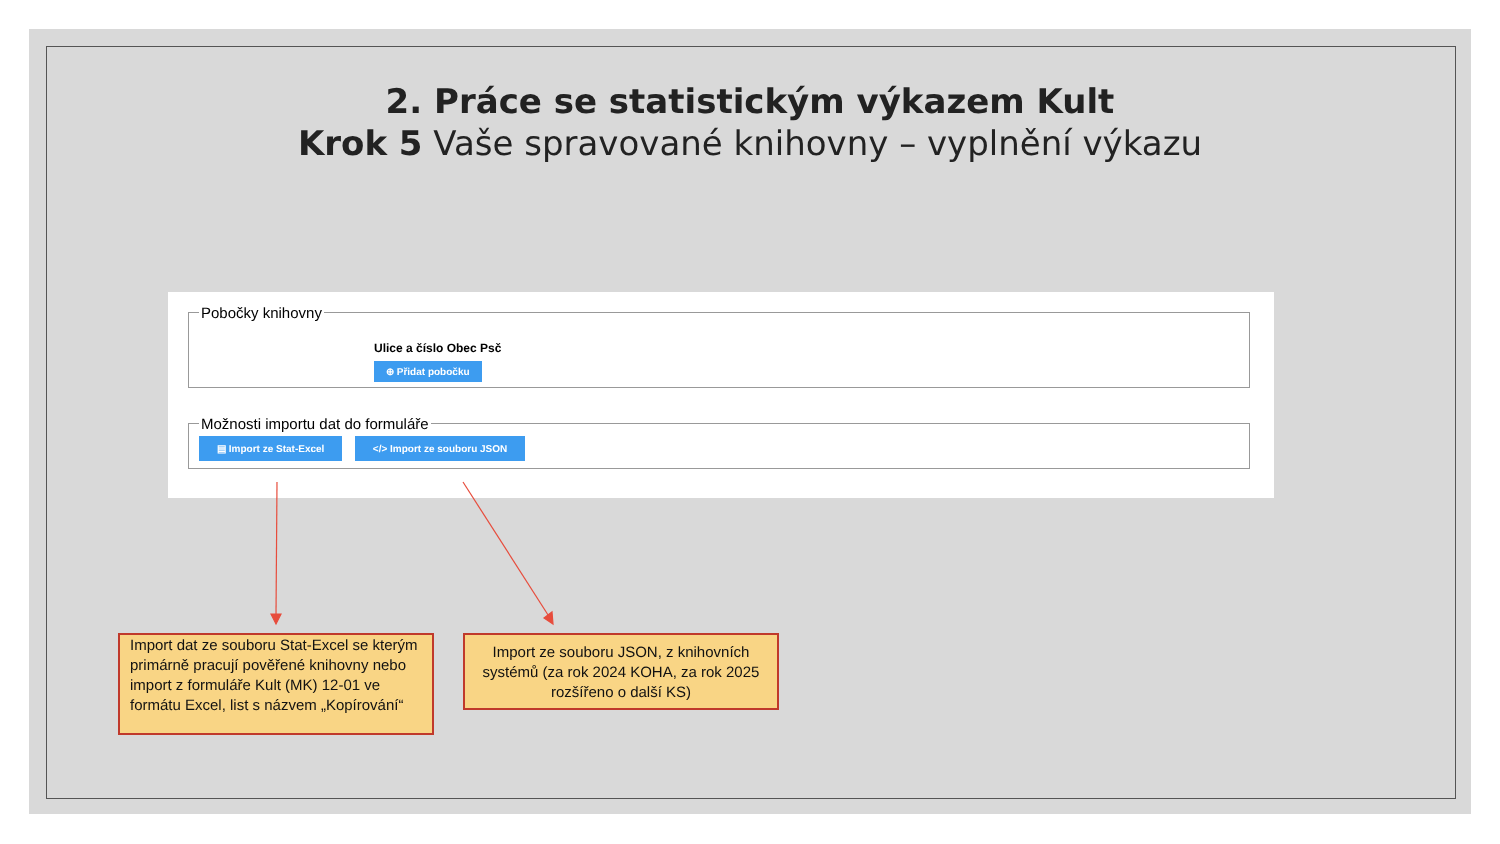2. Práce se statistickým výkazem Kult
Krok 5 Vaše spravované knihovny – vyplnění výkazu
Pobočky knihovny
Ulice a číslo Obec Psč
⊕ Přidat pobočku
Možnosti importu dat do formuláře ▤ Import ze Stat-Excel </> Import ze souboru JSON
Import dat ze souboru Stat-Excel se kterým primárně pracují pověřené knihovny nebo import z formuláře Kult (MK) 12-01 ve formátu Excel, list s názvem „Kopírování“
Import ze souboru JSON, z knihovních systémů (za rok 2024 KOHA, za rok 2025 rozšířeno o další KS)